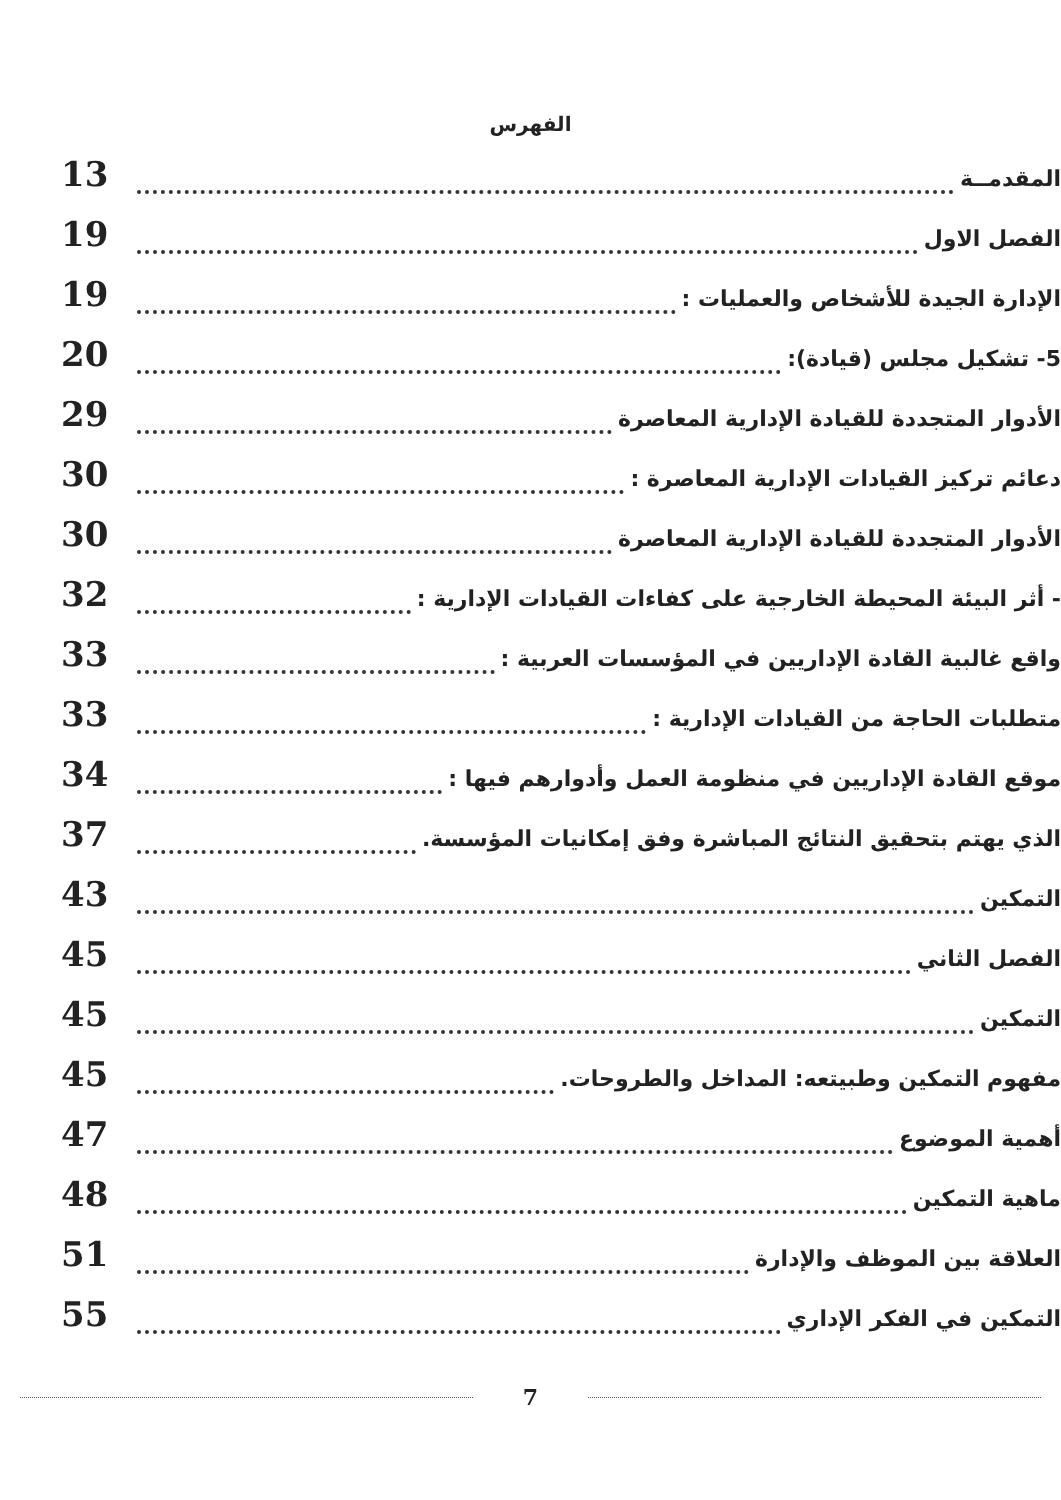الفهرس
المقدمــة 13
الفصل الاول 19
الإدارة الجيدة للأشخاص والعمليات : 19
5- تشكيل مجلس (قيادة): 20
الأدوار المتجددة للقيادة الإدارية المعاصرة 29
دعائم تركيز القيادات الإدارية المعاصرة : 30
الأدوار المتجددة للقيادة الإدارية المعاصرة 30
- أثر البيئة المحيطة الخارجية على كفاءات القيادات الإدارية : 32
واقع غالبية القادة الإداريين في المؤسسات العربية : 33
متطلبات الحاجة من القيادات الإدارية : 33
موقع القادة الإداريين في منظومة العمل وأدوارهم فيها : 34
الذي يهتم بتحقيق النتائج المباشرة وفق إمكانيات المؤسسة. 37
التمكين 43
الفصل الثاني 45
التمكين 45
مفهوم التمكين وطبيتعه: المداخل والطروحات. 45
أهمية الموضوع 47
ماهية التمكين 48
العلاقة بين الموظف والإدارة 51
التمكين في الفكر الإداري 55
7